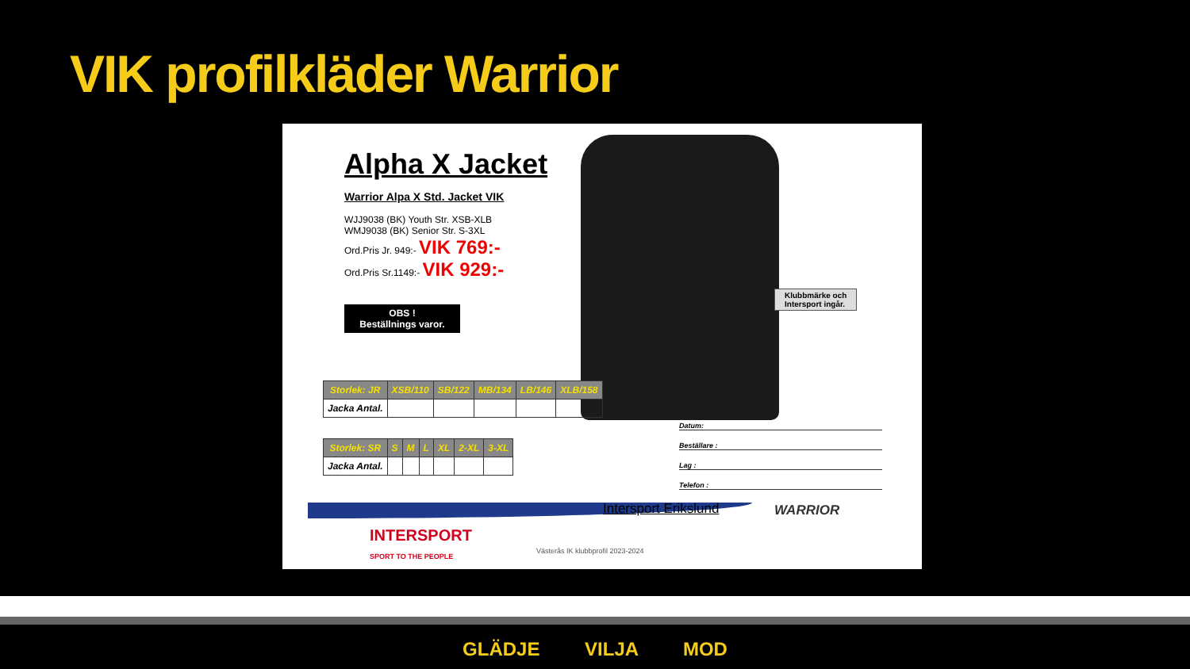VIK profilkläder Warrior
Alpha X Jacket
Warrior Alpa X Std. Jacket VIK
WJJ9038 (BK) Youth Str. XSB-XLB
WMJ9038 (BK) Senior Str. S-3XL
Ord.Pris Jr. 949:- VIK 769:-
Ord.Pris Sr.1149:- VIK 929:-
OBS !
Beställnings varor.
Klubbmärke och
Intersport ingår.
| Storlek: JR | XSB/110 | SB/122 | MB/134 | LB/146 | XLB/158 |
| --- | --- | --- | --- | --- | --- |
| Jacka Antal. | | | | | |
| Storlek: SR | S | M | L | XL | 2-XL | 3-XL |
| --- | --- | --- | --- | --- | --- | --- |
| Jacka Antal. | | | | | | |
Datum:
Beställare :
Lag :
Telefon :
Intersport Erikslund WARRIOR
INTERSPORT
SPORT TO THE PEOPLE
Västerås IK klubbprofil 2023-2024
GLÄDJE VILJA MOD